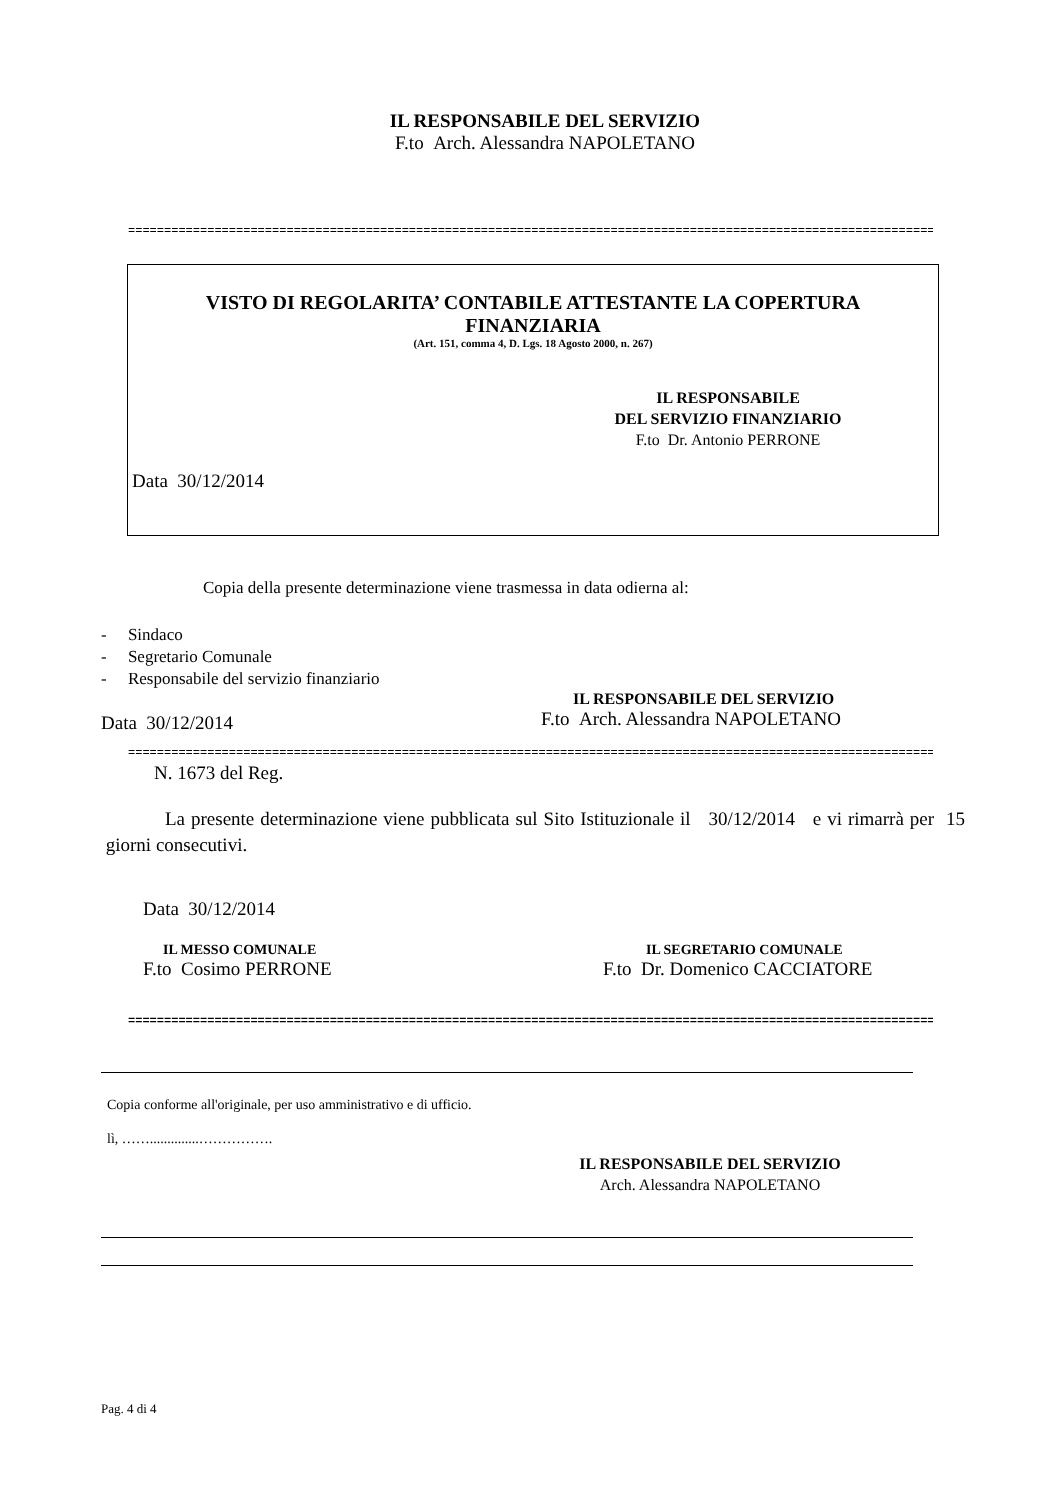IL RESPONSABILE DEL SERVIZIO
F.to Arch. Alessandra NAPOLETANO
================================================================================================================
VISTO DI REGOLARITA’ CONTABILE ATTESTANTE LA COPERTURA
FINANZIARIA
(Art. 151, comma 4, D. Lgs. 18 Agosto 2000, n. 267)
IL RESPONSABILE
DEL SERVIZIO FINANZIARIO
F.to Dr. Antonio PERRONE
Data 30/12/2014
Copia della presente determinazione viene trasmessa in data odierna al:
- Sindaco
- Segretario Comunale
- Responsabile del servizio finanziario
Data 30/12/2014
IL RESPONSABILE DEL SERVIZIO
F.to Arch. Alessandra NAPOLETANO
================================================================================================================
N. 1673 del Reg.
La presente determinazione viene pubblicata sul Sito Istituzionale il 30/12/2014 e vi rimarrà per 15 giorni consecutivi.
Data 30/12/2014
IL MESSO COMUNALE
F.to Cosimo PERRONE
IL SEGRETARIO COMUNALE
F.to Dr. Domenico CACCIATORE
================================================================================================================
Copia conforme all'originale, per uso amministrativo e di ufficio.
lì, ……..............…………….
IL RESPONSABILE DEL SERVIZIO
Arch. Alessandra NAPOLETANO
Pag. 4 di 4